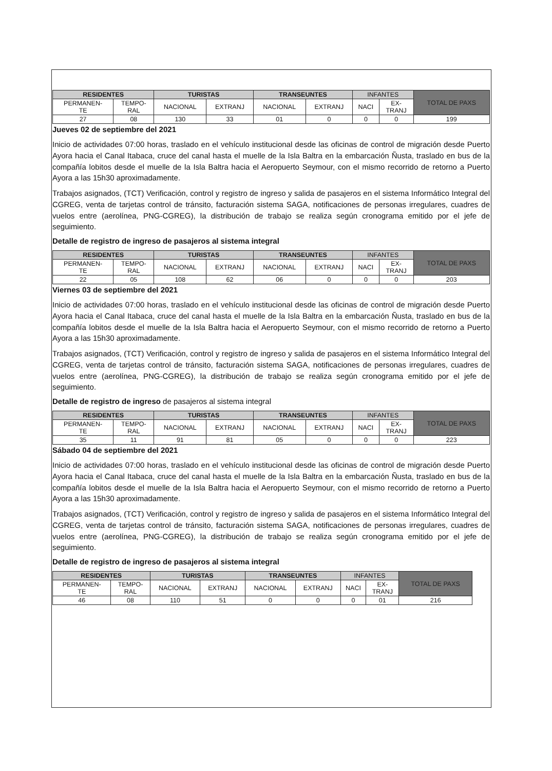| RESIDENTES | | TURISTAS | | TRANSEUNTES | | INFANTES | | TOTAL DE PAXS |
| --- | --- | --- | --- | --- | --- | --- | --- | --- |
| PERMANEN- TE | TEMPO- RAL | NACIONAL | EXTRANJ | NACIONAL | EXTRANJ | NACI | EX- TRANJ | |
| 27 | 08 | 130 | 33 | 01 | 0 | 0 | 0 | 199 |
Jueves 02 de septiembre del 2021
Inicio de actividades 07:00 horas, traslado en el vehículo institucional desde las oficinas de control de migración desde Puerto Ayora hacia el Canal Itabaca, cruce del canal hasta el muelle de la Isla Baltra en la embarcación Ñusta, traslado en bus de la compañía lobitos desde el muelle de la Isla Baltra hacia el Aeropuerto Seymour, con el mismo recorrido de retorno a Puerto Ayora a las 15h30 aproximadamente.
Trabajos asignados, (TCT) Verificación, control y registro de ingreso y salida de pasajeros en el sistema Informático Integral del CGREG, venta de tarjetas control de tránsito, facturación sistema SAGA, notificaciones de personas irregulares, cuadres de vuelos entre (aerolínea, PNG-CGREG), la distribución de trabajo se realiza según cronograma emitido por el jefe de seguimiento.
Detalle de registro de ingreso de pasajeros al sistema integral
| RESIDENTES | | TURISTAS | | TRANSEUNTES | | INFANTES | | TOTAL DE PAXS |
| --- | --- | --- | --- | --- | --- | --- | --- | --- |
| PERMANEN- TE | TEMPO- RAL | NACIONAL | EXTRANJ | NACIONAL | EXTRANJ | NACI | EX- TRANJ | |
| 22 | 05 | 108 | 62 | 06 | 0 | 0 | 0 | 203 |
Viernes 03 de septiembre del 2021
Inicio de actividades 07:00 horas, traslado en el vehículo institucional desde las oficinas de control de migración desde Puerto Ayora hacia el Canal Itabaca, cruce del canal hasta el muelle de la Isla Baltra en la embarcación Ñusta, traslado en bus de la compañía lobitos desde el muelle de la Isla Baltra hacia el Aeropuerto Seymour, con el mismo recorrido de retorno a Puerto Ayora a las 15h30 aproximadamente.
Trabajos asignados, (TCT) Verificación, control y registro de ingreso y salida de pasajeros en el sistema Informático Integral del CGREG, venta de tarjetas control de tránsito, facturación sistema SAGA, notificaciones de personas irregulares, cuadres de vuelos entre (aerolínea, PNG-CGREG), la distribución de trabajo se realiza según cronograma emitido por el jefe de seguimiento.
Detalle de registro de ingreso de pasajeros al sistema integral
| RESIDENTES | | TURISTAS | | TRANSEUNTES | | INFANTES | | TOTAL DE PAXS |
| --- | --- | --- | --- | --- | --- | --- | --- | --- |
| PERMANEN- TE | TEMPO- RAL | NACIONAL | EXTRANJ | NACIONAL | EXTRANJ | NACI | EX- TRANJ | |
| 35 | 11 | 91 | 81 | 05 | 0 | 0 | 0 | 223 |
Sábado 04 de septiembre del 2021
Inicio de actividades 07:00 horas, traslado en el vehículo institucional desde las oficinas de control de migración desde Puerto Ayora hacia el Canal Itabaca, cruce del canal hasta el muelle de la Isla Baltra en la embarcación Ñusta, traslado en bus de la compañía lobitos desde el muelle de la Isla Baltra hacia el Aeropuerto Seymour, con el mismo recorrido de retorno a Puerto Ayora a las 15h30 aproximadamente.
Trabajos asignados, (TCT) Verificación, control y registro de ingreso y salida de pasajeros en el sistema Informático Integral del CGREG, venta de tarjetas control de tránsito, facturación sistema SAGA, notificaciones de personas irregulares, cuadres de vuelos entre (aerolínea, PNG-CGREG), la distribución de trabajo se realiza según cronograma emitido por el jefe de seguimiento.
Detalle de registro de ingreso de pasajeros al sistema integral
| RESIDENTES | | TURISTAS | | TRANSEUNTES | | INFANTES | | TOTAL DE PAXS |
| --- | --- | --- | --- | --- | --- | --- | --- | --- |
| PERMANEN- TE | TEMPO- RAL | NACIONAL | EXTRANJ | NACIONAL | EXTRANJ | NACI | EX- TRANJ | |
| 46 | 08 | 110 | 51 | 0 | 0 | 0 | 01 | 216 |